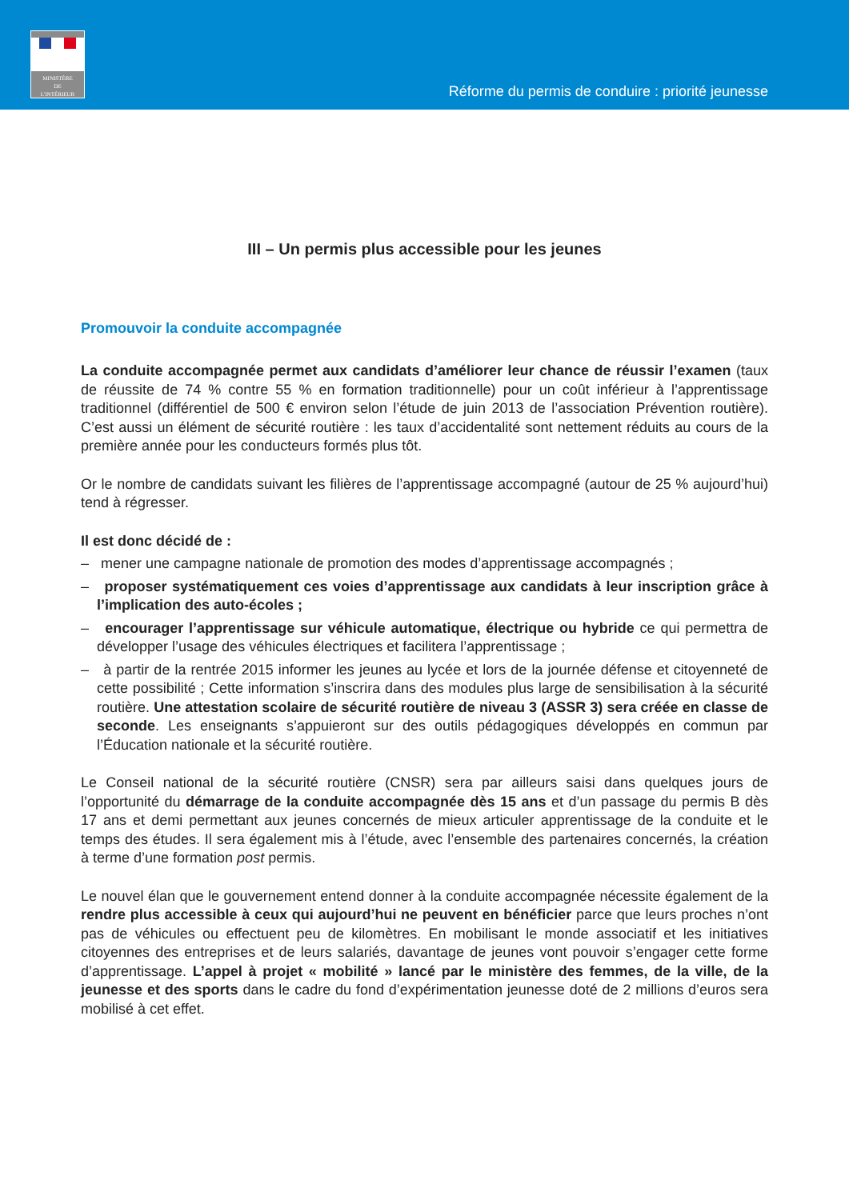MINISTÈRE
DE
L'INTÉRIEUR
Réforme du permis de conduire : priorité jeunesse
III – Un permis plus accessible pour les jeunes
Promouvoir la conduite accompagnée
La conduite accompagnée permet aux candidats d’améliorer leur chance de réussir l’examen (taux de réussite de 74 % contre 55 % en formation traditionnelle) pour un coût inférieur à l’apprentissage traditionnel (différentiel de 500 € environ selon l’étude de juin 2013 de l’association Prévention routière). C’est aussi un élément de sécurité routière : les taux d’accidentalité sont nettement réduits au cours de la première année pour les conducteurs formés plus tôt.
Or le nombre de candidats suivant les filières de l’apprentissage accompagné (autour de 25 % aujourd’hui) tend à régresser.
Il est donc décidé de :
– mener une campagne nationale de promotion des modes d’apprentissage accompagnés ;
– proposer systématiquement ces voies d’apprentissage aux candidats à leur inscription grâce à l’implication des auto-écoles ;
– encourager l’apprentissage sur véhicule automatique, électrique ou hybride ce qui permettra de développer l’usage des véhicules électriques et facilitera l’apprentissage ;
– à partir de la rentrée 2015 informer les jeunes au lycée et lors de la journée défense et citoyenneté de cette possibilité ; Cette information s’inscrira dans des modules plus large de sensibilisation à la sécurité routière. Une attestation scolaire de sécurité routière de niveau 3 (ASSR 3) sera créée en classe de seconde. Les enseignants s’appuieront sur des outils pédagogiques développés en commun par l’Éducation nationale et la sécurité routière.
Le Conseil national de la sécurité routière (CNSR) sera par ailleurs saisi dans quelques jours de l’opportunité du démarrage de la conduite accompagnée dès 15 ans et d’un passage du permis B dès 17 ans et demi permettant aux jeunes concernés de mieux articuler apprentissage de la conduite et le temps des études. Il sera également mis à l’étude, avec l’ensemble des partenaires concernés, la création à terme d’une formation post permis.
Le nouvel élan que le gouvernement entend donner à la conduite accompagnée nécessite également de la rendre plus accessible à ceux qui aujourd’hui ne peuvent en bénéficier parce que leurs proches n’ont pas de véhicules ou effectuent peu de kilomètres. En mobilisant le monde associatif et les initiatives citoyennes des entreprises et de leurs salariés, davantage de jeunes vont pouvoir s’engager cette forme d’apprentissage. L’appel à projet « mobilité » lancé par le ministère des femmes, de la ville, de la jeunesse et des sports dans le cadre du fond d’expérimentation jeunesse doté de 2 millions d’euros sera mobilisé à cet effet.